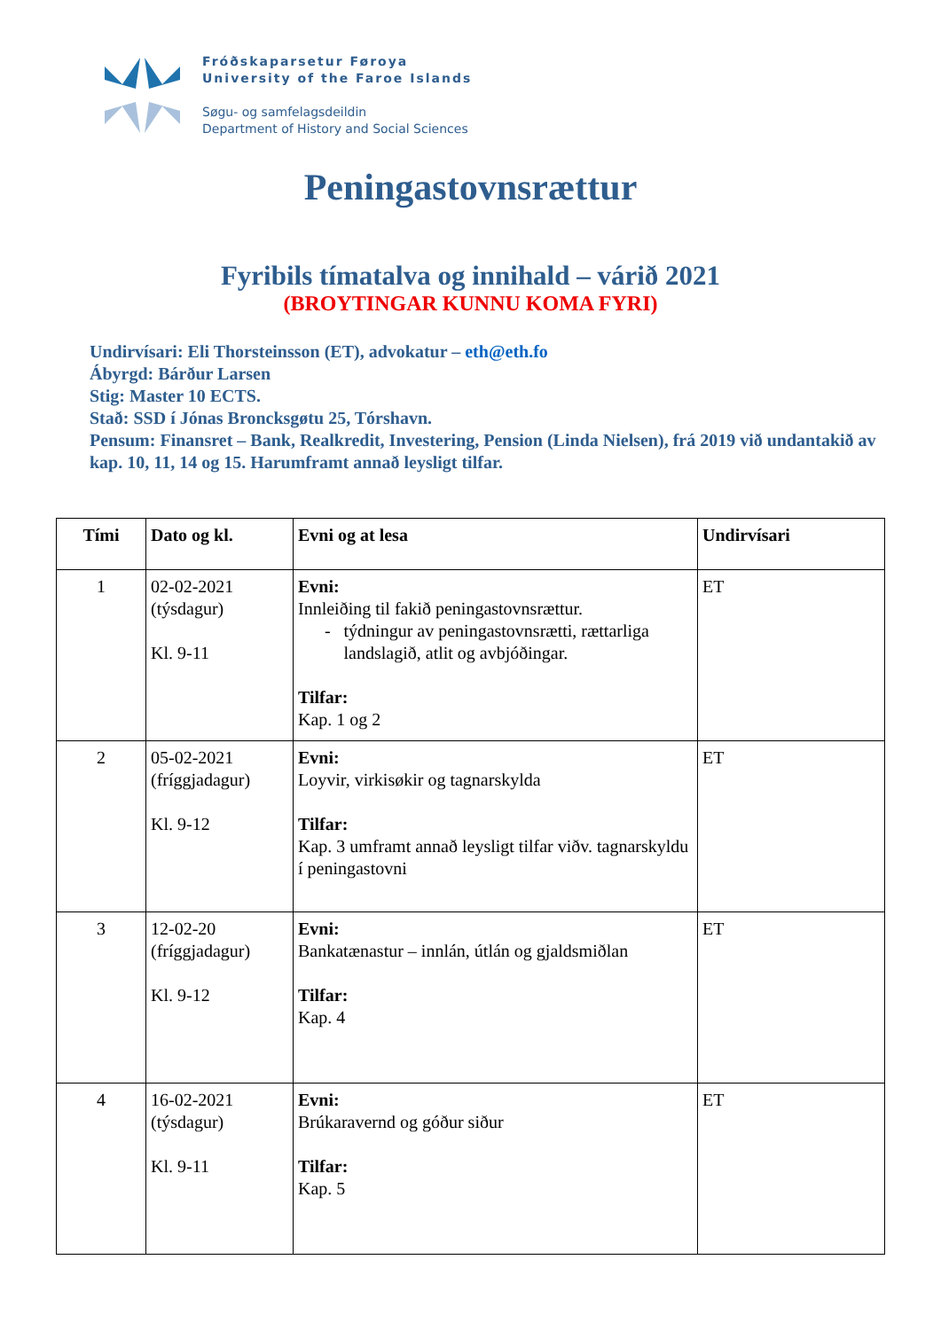Fróðskaparsetur Føroya
University of the Faroe Islands
Søgu- og samfelagsdeildin
Department of History and Social Sciences
Peningastovnsrættur
Fyribils tímatalva og innihald – várið 2021
(BROYTINGAR KUNNU KOMA FYRI)
Undirvísari: Eli Thorsteinsson (ET), advokatur – eth@eth.fo
Ábyrgd: Bárður Larsen
Stig: Master 10 ECTS.
Stað: SSD í Jónas Broncksgøtu 25, Tórshavn.
Pensum: Finansret – Bank, Realkredit, Investering, Pension (Linda Nielsen), frá 2019 við undantakið av kap. 10, 11, 14 og 15. Harumframt annað leysligt tilfar.
| Tími | Dato og kl. | Evni og at lesa | Undirvísari |
| --- | --- | --- | --- |
| 1 | 02-02-2021 (týsdagur) Kl. 9-11 | Evni: Innleiðing til fakið peningastovnsrættur. - týdningur av peningastovnsrætti, rættarliga landslagið, atlit og avbjóðingar. Tilfar: Kap. 1 og 2 | ET |
| 2 | 05-02-2021 (fríggjadagur) Kl. 9-12 | Evni: Loyvir, virkisøkir og tagnarskylda Tilfar: Kap. 3 umframt annað leysligt tilfar viðv. tagnarskyldu í peningastovni | ET |
| 3 | 12-02-20 (fríggjadagur) Kl. 9-12 | Evni: Bankatænastur – innlán, útlán og gjaldsmiðlan Tilfar: Kap. 4 | ET |
| 4 | 16-02-2021 (týsdagur) Kl. 9-11 | Evni: Brúkaravernd og góður siður Tilfar: Kap. 5 | ET |